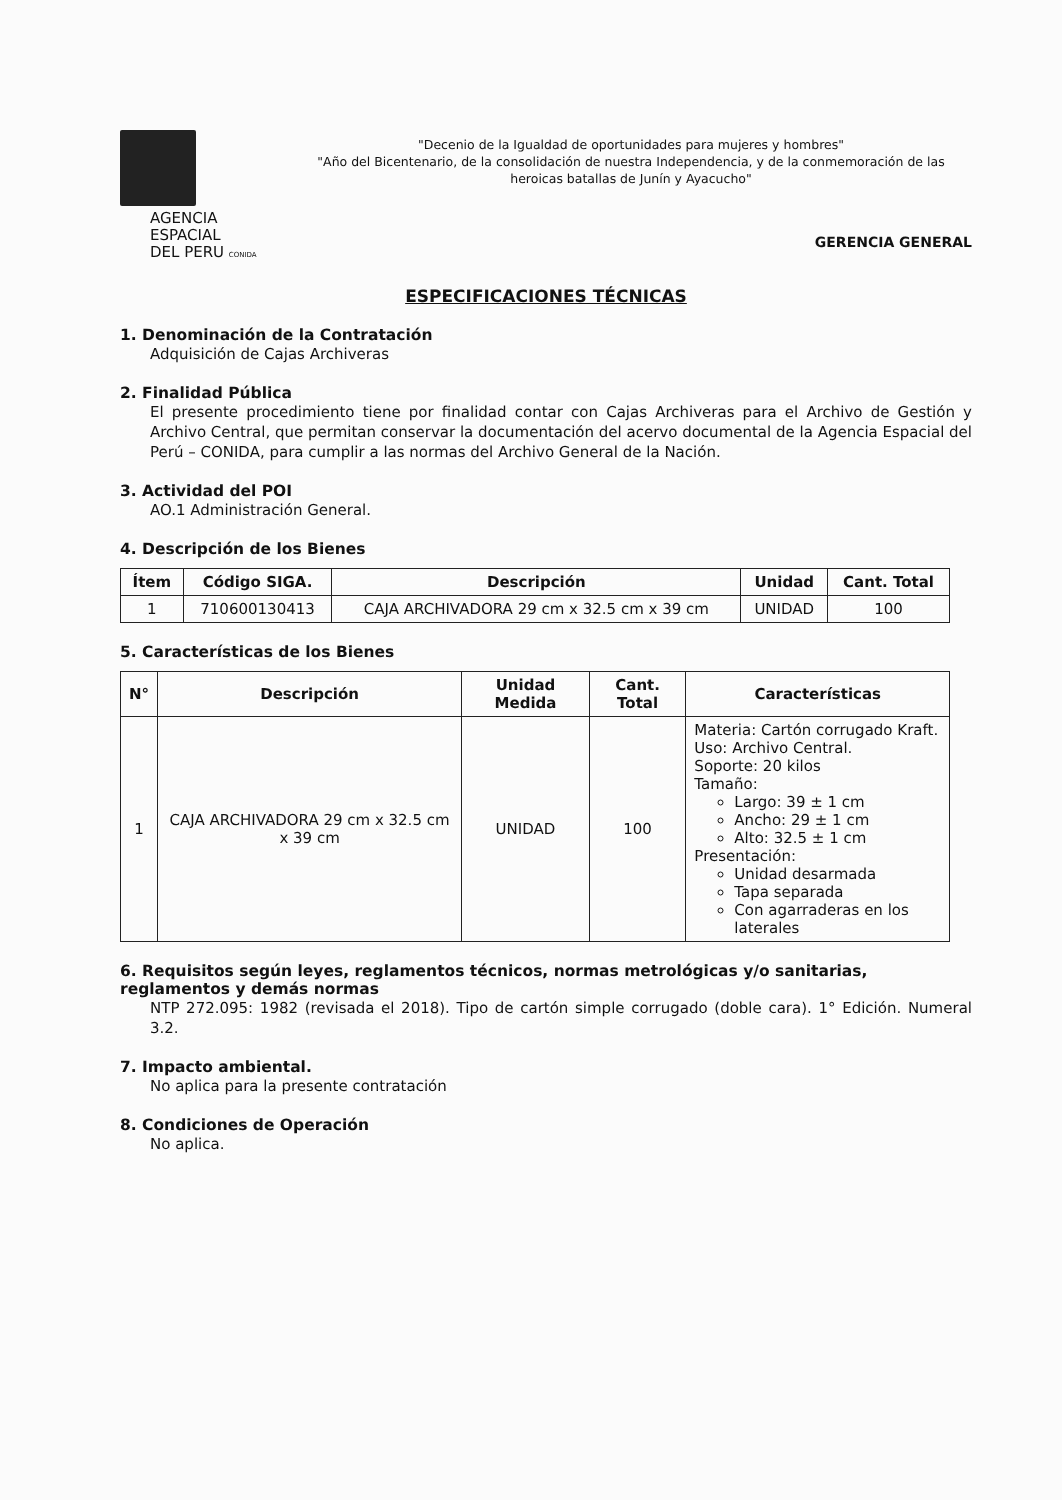AGENCIA ESPACIAL
DEL PERU CONIDA
"Decenio de la Igualdad de oportunidades para mujeres y hombres"
"Año del Bicentenario, de la consolidación de nuestra Independencia, y de la conmemoración de las heroicas batallas de Junín y Ayacucho"
GERENCIA GENERAL
ESPECIFICACIONES TÉCNICAS
1. Denominación de la Contratación
Adquisición de Cajas Archiveras
2. Finalidad Pública
El presente procedimiento tiene por finalidad contar con Cajas Archiveras para el Archivo de Gestión y Archivo Central, que permitan conservar la documentación del acervo documental de la Agencia Espacial del Perú – CONIDA, para cumplir a las normas del Archivo General de la Nación.
3. Actividad del POI
AO.1 Administración General.
4. Descripción de los Bienes
| Ítem | Código SIGA. | Descripción | Unidad | Cant. Total |
| --- | --- | --- | --- | --- |
| 1 | 710600130413 | CAJA ARCHIVADORA 29 cm x 32.5 cm x 39 cm | UNIDAD | 100 |
5. Características de los Bienes
| N° | Descripción | Unidad Medida | Cant. Total | Características |
| --- | --- | --- | --- | --- |
| 1 | CAJA ARCHIVADORA 29 cm x 32.5 cm x 39 cm | UNIDAD | 100 | Materia: Cartón corrugado Kraft. Uso: Archivo Central. Soporte: 20 kilos Tamaño: Largo: 39 ± 1 cm Ancho: 29 ± 1 cm Alto: 32.5 ± 1 cm Presentación: Unidad desarmada Tapa separada Con agarraderas en los laterales |
6. Requisitos según leyes, reglamentos técnicos, normas metrológicas y/o sanitarias, reglamentos y demás normas
NTP 272.095: 1982 (revisada el 2018). Tipo de cartón simple corrugado (doble cara). 1° Edición. Numeral 3.2.
7. Impacto ambiental.
No aplica para la presente contratación
8. Condiciones de Operación
No aplica.